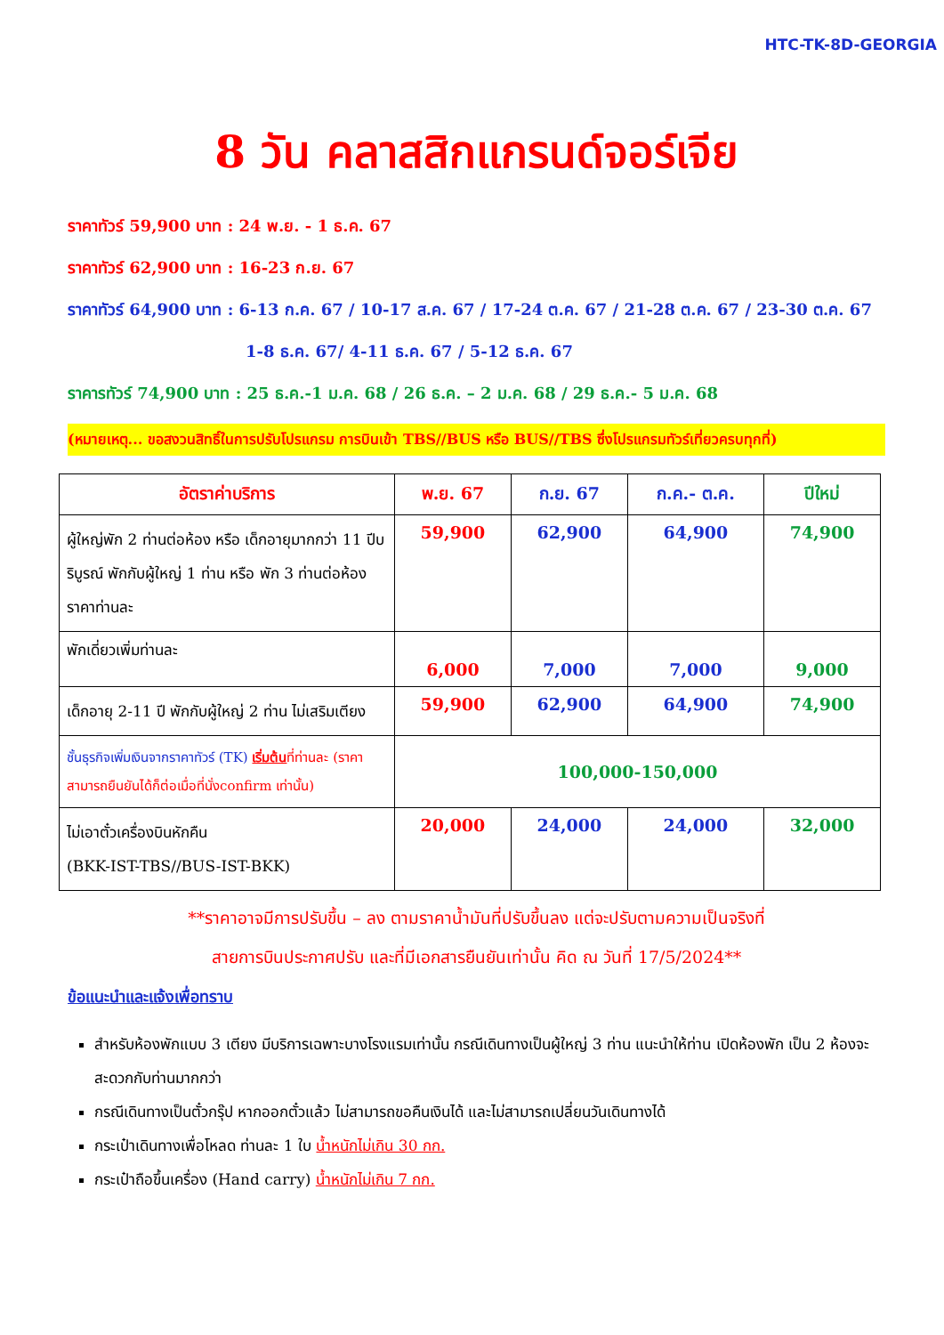HTC-TK-8D-GEORGIA
8 วัน คลาสสิกแกรนด์จอร์เจีย
ราคาทัวร์ 59,900 บาท : 24 พ.ย. - 1 ธ.ค. 67
ราคาทัวร์ 62,900 บาท : 16-23 ก.ย. 67
ราคาทัวร์ 64,900 บาท : 6-13 ก.ค. 67 / 10-17 ส.ค. 67 / 17-24 ต.ค. 67 / 21-28 ต.ค. 67 / 23-30 ต.ค. 67
1-8 ธ.ค. 67/ 4-11 ธ.ค. 67 / 5-12 ธ.ค. 67
ราคารทัวร์ 74,900 บาท : 25 ธ.ค.-1 ม.ค. 68 / 26 ธ.ค. – 2 ม.ค. 68 / 29 ธ.ค.- 5 ม.ค. 68
(หมายเหตุ... ขอสงวนสิทธิ์ในการปรับโปรแกรม การบินเข้า TBS//BUS หรือ BUS//TBS ซึ่งโปรแกรมทัวร์เที่ยวครบทุกที่)
| อัตราค่าบริการ | พ.ย. 67 | ก.ย. 67 | ก.ค.- ต.ค. | ปีใหม่ |
| --- | --- | --- | --- | --- |
| ผู้ใหญ่พัก 2 ท่านต่อห้อง หรือ เด็กอายุมากกว่า 11 ปีบริบูรณ์ พักกับผู้ใหญ่ 1 ท่าน หรือ พัก 3 ท่านต่อห้อง ราคาท่านละ | 59,900 | 62,900 | 64,900 | 74,900 |
| พักเดี่ยวเพิ่มท่านละ | 6,000 | 7,000 | 7,000 | 9,000 |
| เด็กอายุ 2-11 ปี พักกับผู้ใหญ่ 2 ท่าน ไม่เสริมเตียง | 59,900 | 62,900 | 64,900 | 74,900 |
| ชั้นธุรกิจเพิ่มเงินจากราคาทัวร์ (TK) เริ่มต้น ที่ท่านละ (ราคาสามารถยืนยันได้ก็ต่อเมื่อที่นั่งconfirm เท่านั้น) | 100,000-150,000 | | | |
| ไม่เอาตั๋วเครื่องบินหักคืน (BKK-IST-TBS//BUS-IST-BKK) | 20,000 | 24,000 | 24,000 | 32,000 |
**ราคาอาจมีการปรับขึ้น – ลง ตามราคาน้ำมันที่ปรับขึ้นลง แต่จะปรับตามความเป็นจริงที่
สายการบินประกาศปรับ และที่มีเอกสารยืนยันเท่านั้น คิด ณ วันที่ 17/5/2024**
ข้อแนะนำและแจ้งเพื่อทราบ
สำหรับห้องพักแบบ 3 เตียง มีบริการเฉพาะบางโรงแรมเท่านั้น กรณีเดินทางเป็นผู้ใหญ่ 3 ท่าน แนะนำให้ท่าน เปิดห้องพัก เป็น 2 ห้องจะสะดวกกับท่านมากกว่า
กรณีเดินทางเป็นตั๋วกรุ๊ป หากออกตั๋วแล้ว ไม่สามารถขอคืนเงินได้ และไม่สามารถเปลี่ยนวันเดินทางได้
กระเป๋าเดินทางเพื่อโหลด ท่านละ 1 ใบ น้ำหนักไม่เกิน 30 กก.
กระเป๋าถือขึ้นเครื่อง (Hand carry) น้ำหนักไม่เกิน 7 กก.